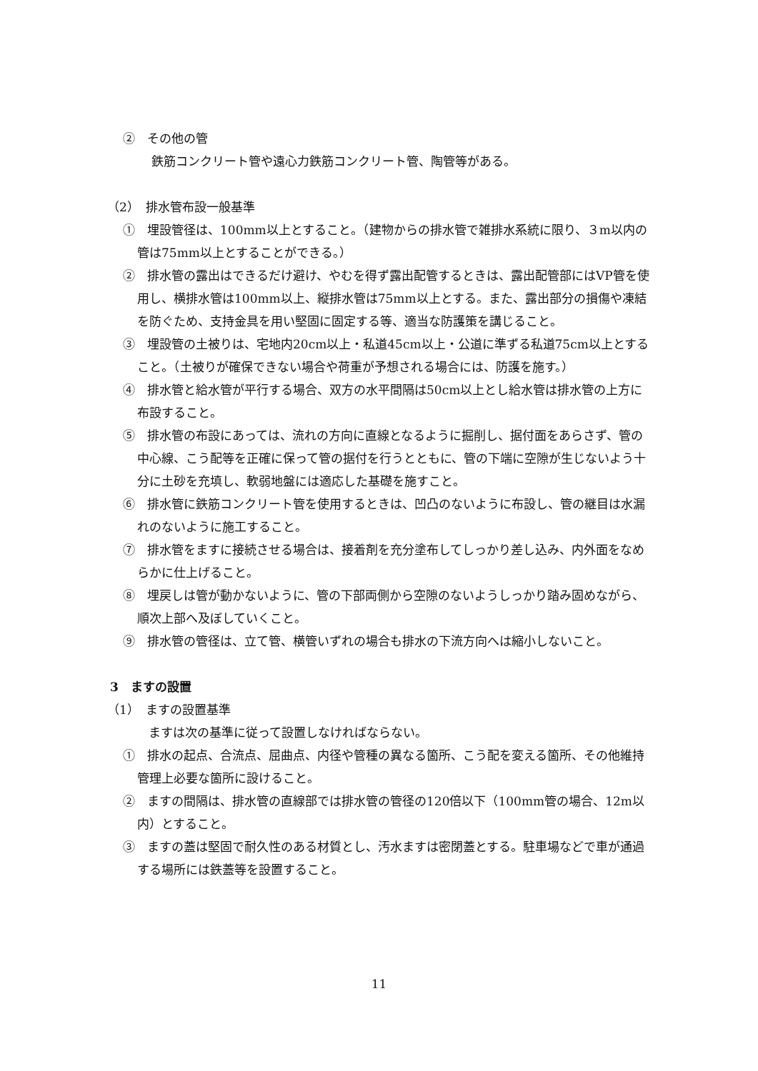②　その他の管
鉄筋コンクリート管や遠心力鉄筋コンクリート管、陶管等がある。
（2）　排水管布設一般基準
①　埋設管径は、100mm以上とすること。（建物からの排水管で雑排水系統に限り、３m以内の管は75mm以上とすることができる。）
②　排水管の露出はできるだけ避け、やむを得ず露出配管するときは、露出配管部にはVP管を使用し、横排水管は100mm以上、縦排水管は75mm以上とする。また、露出部分の損傷や凍結を防ぐため、支持金具を用い堅固に固定する等、適当な防護策を講じること。
③　埋設管の土被りは、宅地内20cm以上・私道45cm以上・公道に準ずる私道75cm以上とすること。（土被りが確保できない場合や荷重が予想される場合には、防護を施す。）
④　排水管と給水管が平行する場合、双方の水平間隔は50cm以上とし給水管は排水管の上方に布設すること。
⑤　排水管の布設にあっては、流れの方向に直線となるように掘削し、据付面をあらさず、管の中心線、こう配等を正確に保って管の据付を行うとともに、管の下端に空隙が生じないよう十分に土砂を充填し、軟弱地盤には適応した基礎を施すこと。
⑥　排水管に鉄筋コンクリート管を使用するときは、凹凸のないように布設し、管の継目は水漏れのないように施工すること。
⑦　排水管をますに接続させる場合は、接着剤を充分塗布してしっかり差し込み、内外面をなめらかに仕上げること。
⑧　埋戻しは管が動かないように、管の下部両側から空隙のないようしっかり踏み固めながら、順次上部へ及ぼしていくこと。
⑨　排水管の管径は、立て管、横管いずれの場合も排水の下流方向へは縮小しないこと。
3　ますの設置
（1）　ますの設置基準
ますは次の基準に従って設置しなければならない。
①　排水の起点、合流点、屈曲点、内径や管種の異なる箇所、こう配を変える箇所、その他維持管理上必要な箇所に設けること。
②　ますの間隔は、排水管の直線部では排水管の管径の120倍以下（100mm管の場合、12m以内）とすること。
③　ますの蓋は堅固で耐久性のある材質とし、汚水ますは密閉蓋とする。駐車場などで車が通過する場所には鉄蓋等を設置すること。
11